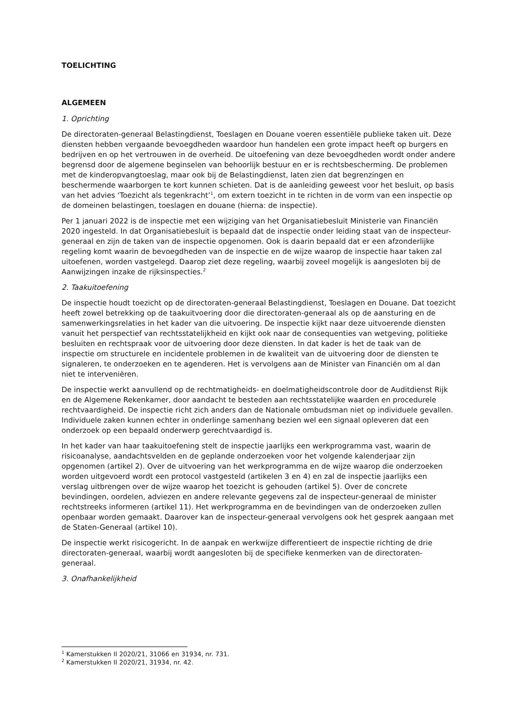TOELICHTING
ALGEMEEN
1. Oprichting
De directoraten-generaal Belastingdienst, Toeslagen en Douane voeren essentiële publieke taken uit. Deze diensten hebben vergaande bevoegdheden waardoor hun handelen een grote impact heeft op burgers en bedrijven en op het vertrouwen in de overheid. De uitoefening van deze bevoegdheden wordt onder andere begrensd door de algemene beginselen van behoorlijk bestuur en er is rechtsbescherming. De problemen met de kinderopvangtoeslag, maar ook bij de Belastingdienst, laten zien dat begrenzingen en beschermende waarborgen te kort kunnen schieten. Dat is de aanleiding geweest voor het besluit, op basis van het advies ‘Toezicht als tegenkracht’<sup>1</sup>, om extern toezicht in te richten in de vorm van een inspectie op de domeinen belastingen, toeslagen en douane (hierna: de inspectie).
Per 1 januari 2022 is de inspectie met een wijziging van het Organisatiebesluit Ministerie van Financiën 2020 ingesteld. In dat Organisatiebesluit is bepaald dat de inspectie onder leiding staat van de inspecteur-generaal en zijn de taken van de inspectie opgenomen. Ook is daarin bepaald dat er een afzonderlijke regeling komt waarin de bevoegdheden van de inspectie en de wijze waarop de inspectie haar taken zal uitoefenen, worden vastgelegd. Daarop ziet deze regeling, waarbij zoveel mogelijk is aangesloten bij de Aanwijzingen inzake de rijksinspecties.<sup>2</sup>
2. Taakuitoefening
De inspectie houdt toezicht op de directoraten-generaal Belastingdienst, Toeslagen en Douane. Dat toezicht heeft zowel betrekking op de taakuitvoering door die directoraten-generaal als op de aansturing en de samenwerkingsrelaties in het kader van die uitvoering. De inspectie kijkt naar deze uitvoerende diensten vanuit het perspectief van rechtsstatelijkheid en kijkt ook naar de consequenties van wetgeving, politieke besluiten en rechtspraak voor de uitvoering door deze diensten. In dat kader is het de taak van de inspectie om structurele en incidentele problemen in de kwaliteit van de uitvoering door de diensten te signaleren, te onderzoeken en te agenderen. Het is vervolgens aan de Minister van Financiën om al dan niet te interveniëren.
De inspectie werkt aanvullend op de rechtmatigheids- en doelmatigheidscontrole door de Auditdienst Rijk en de Algemene Rekenkamer, door aandacht te besteden aan rechtsstatelijke waarden en procedurele rechtvaardigheid. De inspectie richt zich anders dan de Nationale ombudsman niet op individuele gevallen. Individuele zaken kunnen echter in onderlinge samenhang bezien wel een signaal opleveren dat een onderzoek op een bepaald onderwerp gerechtvaardigd is.
In het kader van haar taakuitoefening stelt de inspectie jaarlijks een werkprogramma vast, waarin de risicoanalyse, aandachtsvelden en de geplande onderzoeken voor het volgende kalenderjaar zijn opgenomen (artikel 2). Over de uitvoering van het werkprogramma en de wijze waarop die onderzoeken worden uitgevoerd wordt een protocol vastgesteld (artikelen 3 en 4) en zal de inspectie jaarlijks een verslag uitbrengen over de wijze waarop het toezicht is gehouden (artikel 5). Over de concrete bevindingen, oordelen, adviezen en andere relevante gegevens zal de inspecteur-generaal de minister rechtstreeks informeren (artikel 11). Het werkprogramma en de bevindingen van de onderzoeken zullen openbaar worden gemaakt. Daarover kan de inspecteur-generaal vervolgens ook het gesprek aangaan met de Staten-Generaal (artikel 10).
De inspectie werkt risicogericht. In de aanpak en werkwijze differentieert de inspectie richting de drie directoraten-generaal, waarbij wordt aangesloten bij de specifieke kenmerken van de directoraten-generaal.
3. Onafhankelijkheid
<sup>1</sup> Kamerstukken II 2020/21, 31066 en 31934, nr. 731.
<sup>2</sup> Kamerstukken II 2020/21, 31934, nr. 42.